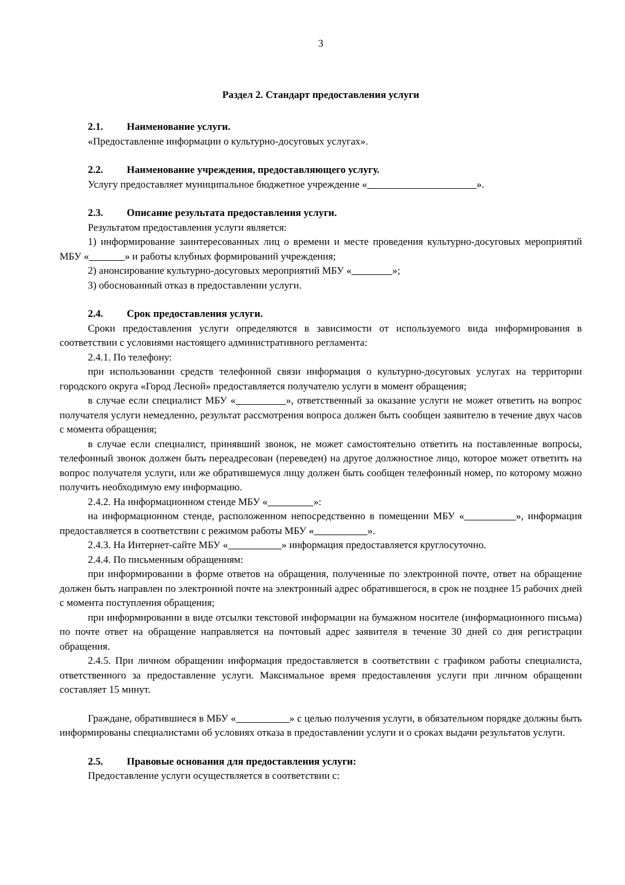3
Раздел 2. Стандарт предоставления услуги
2.1. Наименование услуги.
«Предоставление информации о культурно-досуговых услугах».
2.2. Наименование учреждения, предоставляющего услугу.
Услугу предоставляет муниципальное бюджетное учреждение « ».
2.3. Описание результата предоставления услуги.
Результатом предоставления услуги является:
1) информирование заинтересованных лиц о времени и месте проведения культурно-досуговых мероприятий МБУ « » и работы клубных формирований учреждения;
2) анонсирование культурно-досуговых мероприятий МБУ « »;
3) обоснованный отказ в предоставлении услуги.
2.4. Срок предоставления услуги.
Сроки предоставления услуги определяются в зависимости от используемого вида информирования в соответствии с условиями настоящего административного регламента:
2.4.1. По телефону:
при использовании средств телефонной связи информация о культурно-досуговых услугах на территории городского округа «Город Лесной» предоставляется получателю услуги в момент обращения;
в случае если специалист МБУ « », ответственный за оказание услуги не может ответить на вопрос получателя услуги немедленно, результат рассмотрения вопроса должен быть сообщен заявителю в течение двух часов с момента обращения;
в случае если специалист, принявший звонок, не может самостоятельно ответить на поставленные вопросы, телефонный звонок должен быть переадресован (переведен) на другое должностное лицо, которое может ответить на вопрос получателя услуги, или же обратившемуся лицу должен быть сообщен телефонный номер, по которому можно получить необходимую ему информацию.
2.4.2. На информационном стенде МБУ « »:
на информационном стенде, расположенном непосредственно в помещении МБУ « », информация предоставляется в соответствии с режимом работы МБУ « ».
2.4.3. На Интернет-сайте МБУ « » информация предоставляется круглосуточно.
2.4.4. По письменным обращениям:
при информировании в форме ответов на обращения, полученные по электронной почте, ответ на обращение должен быть направлен по электронной почте на электронный адрес обратившегося, в срок не позднее 15 рабочих дней с момента поступления обращения;
при информировании в виде отсылки текстовой информации на бумажном носителе (информационного письма) по почте ответ на обращение направляется на почтовый адрес заявителя в течение 30 дней со дня регистрации обращения.
2.4.5. При личном обращении информация предоставляется в соответствии с графиком работы специалиста, ответственного за предоставление услуги. Максимальное время предоставления услуги при личном обращении составляет 15 минут.
Граждане, обратившиеся в МБУ « » с целью получения услуги, в обязательном порядке должны быть информированы специалистами об условиях отказа в предоставлении услуги и о сроках выдачи результатов услуги.
2.5. Правовые основания для предоставления услуги:
Предоставление услуги осуществляется в соответствии с: